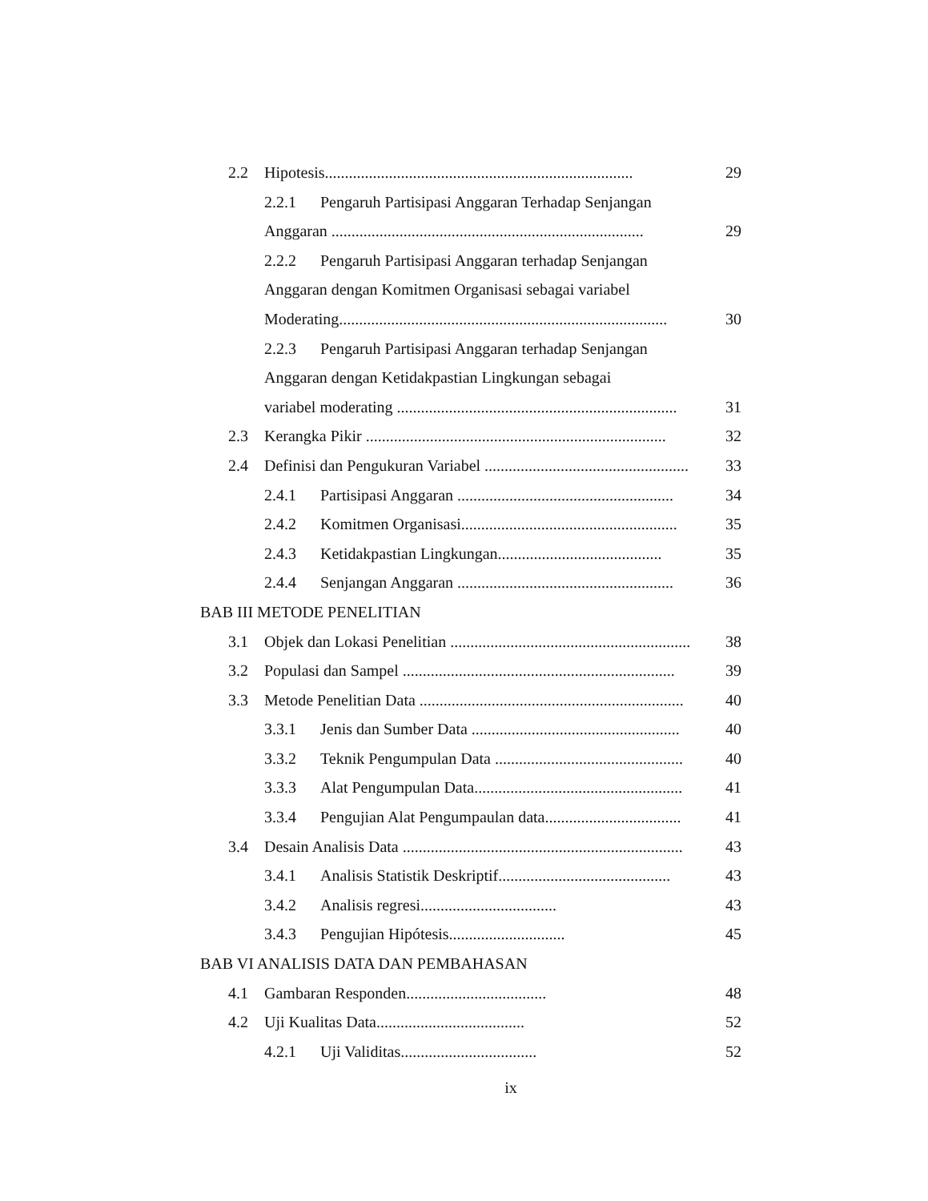2.2 Hipotesis............................................................................. 29
2.2.1 Pengaruh Partisipasi Anggaran Terhadap Senjangan
Anggaran .............................................................................. 29
2.2.2 Pengaruh Partisipasi Anggaran terhadap Senjangan
Anggaran dengan Komitmen Organisasi sebagai variabel
Moderating.................................................................................. 30
2.2.3 Pengaruh Partisipasi Anggaran terhadap Senjangan
Anggaran dengan Ketidakpastian Lingkungan sebagai
variabel moderating ...................................................................... 31
2.3 Kerangka Pikir ........................................................................... 32
2.4 Definisi dan Pengukuran Variabel ................................................... 33
2.4.1 Partisipasi Anggaran ...................................................... 34
2.4.2 Komitmen Organisasi...................................................... 35
2.4.3 Ketidakpastian Lingkungan......................................... 35
2.4.4 Senjangan Anggaran ...................................................... 36
BAB III METODE PENELITIAN
3.1 Objek dan Lokasi Penelitian ............................................................ 38
3.2 Populasi dan Sampel .................................................................... 39
3.3 Metode Penelitian Data .................................................................. 40
3.3.1 Jenis dan Sumber Data .................................................... 40
3.3.2 Teknik Pengumpulan Data ............................................... 40
3.3.3 Alat Pengumpulan Data.................................................... 41
3.3.4 Pengujian Alat Pengumpaulan data.................................. 41
3.4 Desain Analisis Data ...................................................................... 43
3.4.1 Analisis Statistik Deskriptif........................................... 43
3.4.2 Analisis regresi.................................. 43
3.4.3 Pengujian Hipótesis............................. 45
BAB VI ANALISIS DATA DAN PEMBAHASAN
4.1 Gambaran Responden................................... 48
4.2 Uji Kualitas Data..................................... 52
4.2.1 Uji Validitas.................................. 52
ix